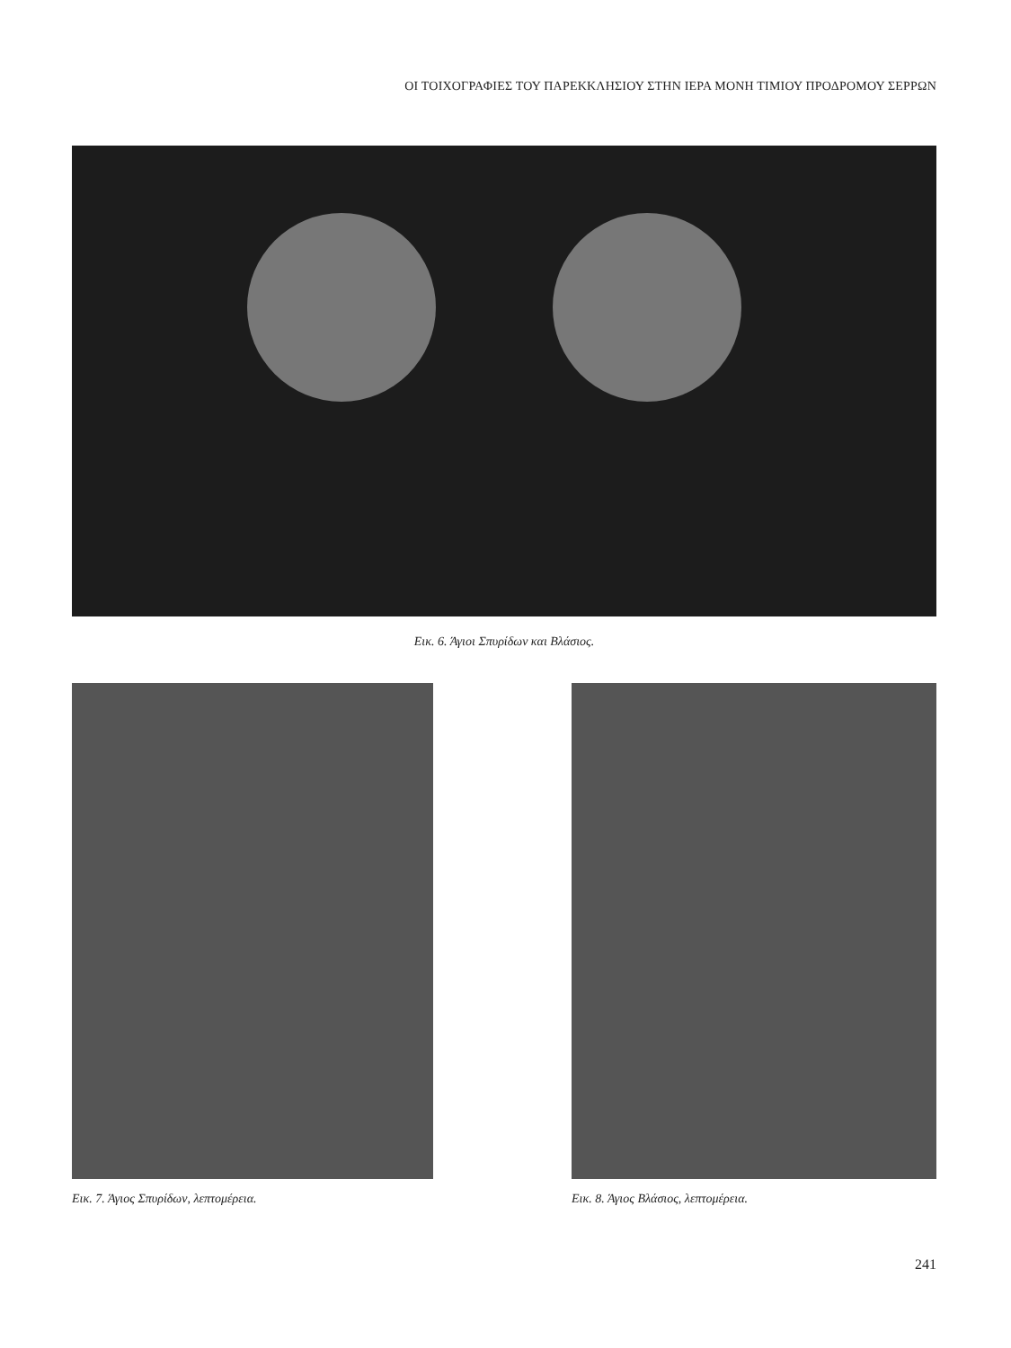ΟΙ ΤΟΙΧΟΓΡΑΦΙΕΣ ΤΟΥ ΠΑΡΕΚΚΛΗΣΙΟΥ ΣΤΗΝ ΙΕΡΑ ΜΟΝΗ ΤΙΜΙΟΥ ΠΡΟΔΡΟΜΟΥ ΣΕΡΡΩΝ
Εικ. 6. Άγιοι Σπυρίδων και Βλάσιος.
Εικ. 7. Άγιος Σπυρίδων, λεπτομέρεια. Εικ. 8. Άγιος Βλάσιος, λεπτομέρεια.
241